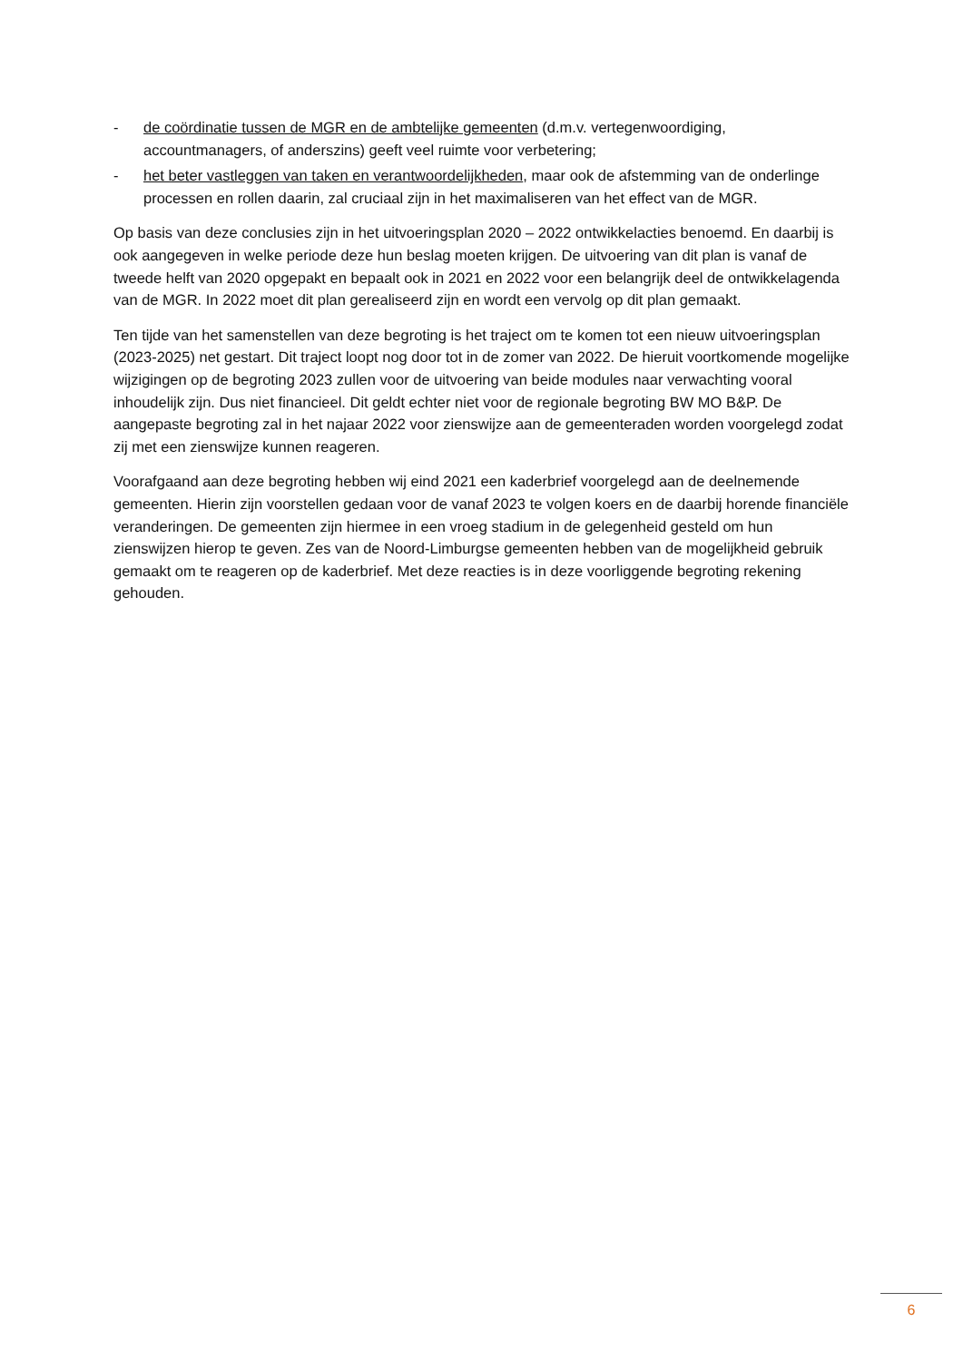- de coördinatie tussen de MGR en de ambtelijke gemeenten (d.m.v. vertegenwoordiging, accountmanagers, of anderszins) geeft veel ruimte voor verbetering;
- het beter vastleggen van taken en verantwoordelijkheden, maar ook de afstemming van de onderlinge processen en rollen daarin, zal cruciaal zijn in het maximaliseren van het effect van de MGR.
Op basis van deze conclusies zijn in het uitvoeringsplan 2020 – 2022 ontwikkelacties benoemd. En daarbij is ook aangegeven in welke periode deze hun beslag moeten krijgen. De uitvoering van dit plan is vanaf de tweede helft van 2020 opgepakt en bepaalt ook in 2021 en 2022 voor een belangrijk deel de ontwikkelagenda van de MGR. In 2022 moet dit plan gerealiseerd zijn en wordt een vervolg op dit plan gemaakt.
Ten tijde van het samenstellen van deze begroting is het traject om te komen tot een nieuw uitvoeringsplan (2023-2025) net gestart. Dit traject loopt nog door tot in de zomer van 2022. De hieruit voortkomende mogelijke wijzigingen op de begroting 2023 zullen voor de uitvoering van beide modules naar verwachting vooral inhoudelijk zijn. Dus niet financieel. Dit geldt echter niet voor de regionale begroting BW MO B&P. De aangepaste begroting zal in het najaar 2022 voor zienswijze aan de gemeenteraden worden voorgelegd zodat zij met een zienswijze kunnen reageren.
Voorafgaand aan deze begroting hebben wij eind 2021 een kaderbrief voorgelegd aan de deelnemende gemeenten. Hierin zijn voorstellen gedaan voor de vanaf 2023 te volgen koers en de daarbij horende financiële veranderingen. De gemeenten zijn hiermee in een vroeg stadium in de gelegenheid gesteld om hun zienswijzen hierop te geven. Zes van de Noord-Limburgse gemeenten hebben van de mogelijkheid gebruik gemaakt om te reageren op de kaderbrief. Met deze reacties is in deze voorliggende begroting rekening gehouden.
6